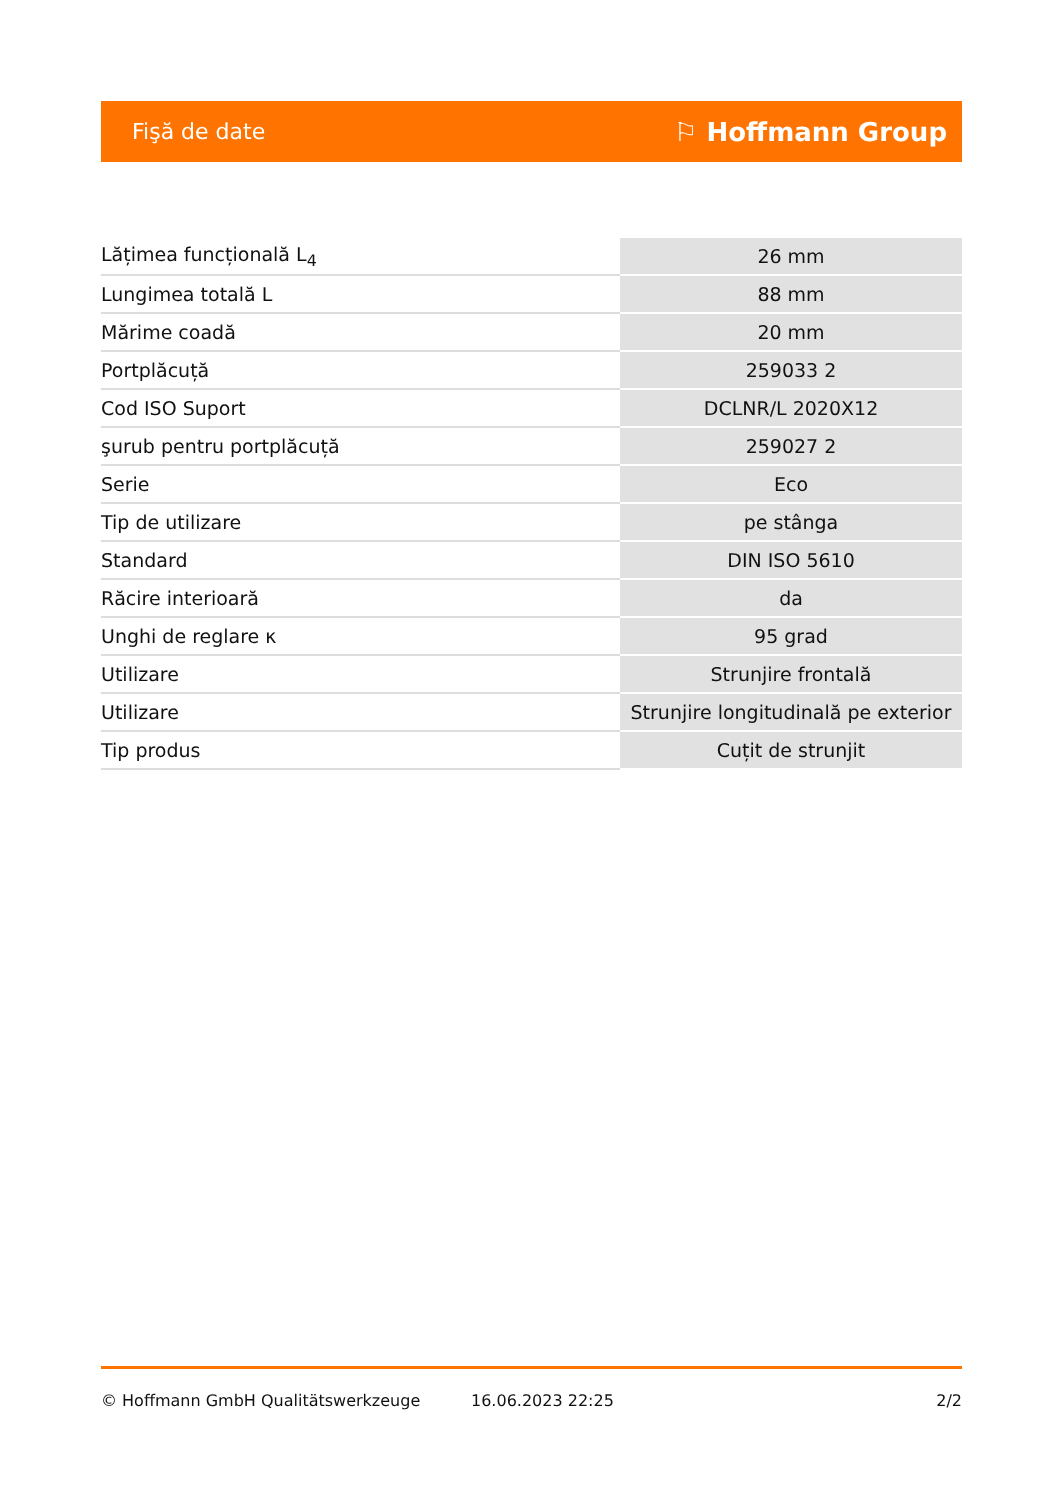Fişă de date ⚐ Hoffmann Group
| Lățimea funcțională L<sub>4</sub> | 26 mm |
| Lungimea totală L | 88 mm |
| Mărime coadă | 20 mm |
| Portplăcuță | 259033 2 |
| Cod ISO Suport | DCLNR/L 2020X12 |
| şurub pentru portplăcuță | 259027 2 |
| Serie | Eco |
| Tip de utilizare | pe stânga |
| Standard | DIN ISO 5610 |
| Răcire interioară | da |
| Unghi de reglare κ | 95 grad |
| Utilizare | Strunjire frontală |
| Utilizare | Strunjire longitudinală pe exterior |
| Tip produs | Cuțit de strunjit |
© Hoffmann GmbH Qualitätswerkzeuge 16.06.2023 22:25 2/2